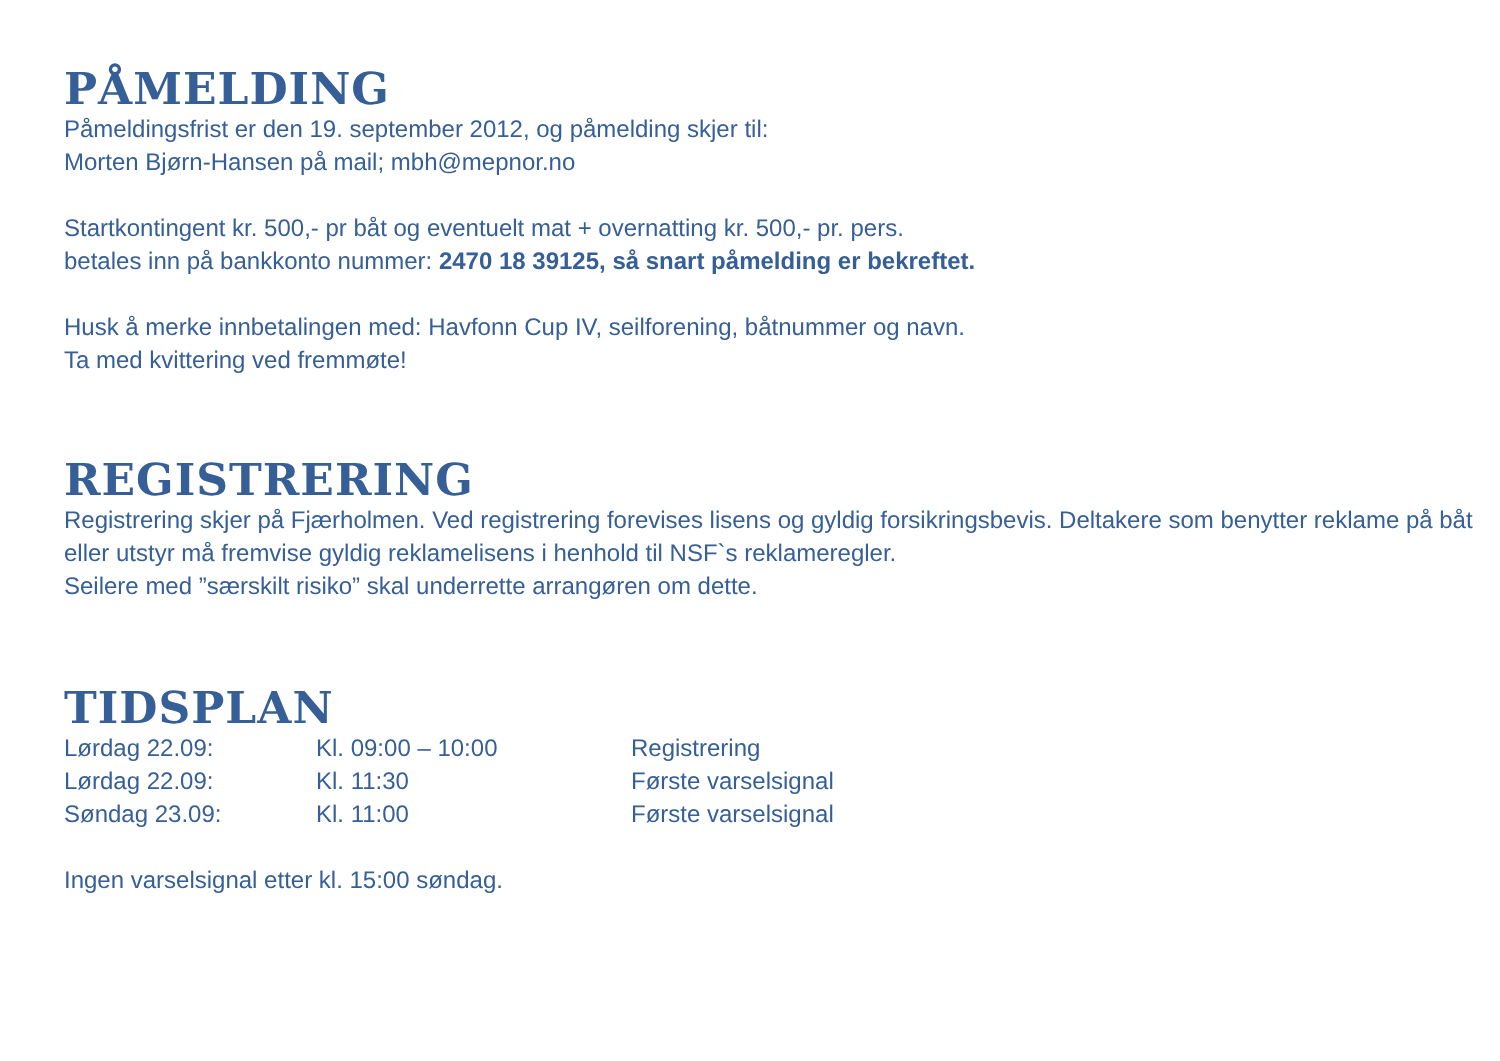PÅMELDING
Påmeldingsfrist er den 19. september 2012, og påmelding skjer til:
Morten Bjørn-Hansen på mail; mbh@mepnor.no
Startkontingent kr. 500,- pr båt og eventuelt mat + overnatting kr. 500,- pr. pers.
betales inn på bankkonto nummer: 2470 18 39125, så snart påmelding er bekreftet.
Husk å merke innbetalingen med: Havfonn Cup IV, seilforening, båtnummer og navn.
Ta med kvittering ved fremmøte!
REGISTRERING
Registrering skjer på Fjærholmen. Ved registrering forevises lisens og gyldig forsikringsbevis. Deltakere som benytter reklame på båt eller utstyr må fremvise gyldig reklamelisens i henhold til NSF`s reklameregler.
Seilere med ”særskilt risiko” skal underrette arrangøren om dette.
TIDSPLAN
| Lørdag 22.09: | Kl. 09:00 – 10:00 | Registrering |
| Lørdag 22.09: | Kl. 11:30 | Første varselsignal |
| Søndag 23.09: | Kl. 11:00 | Første varselsignal |
Ingen varselsignal etter kl. 15:00 søndag.